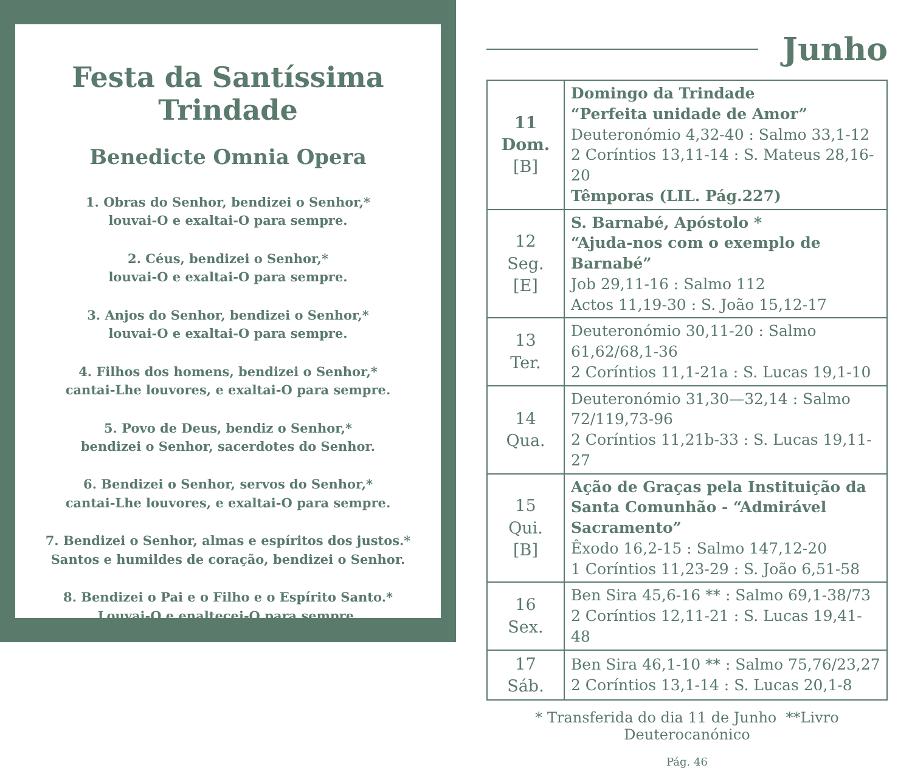Festa da Santíssima Trindade
Benedicte Omnia Opera
1. Obras do Senhor, bendizei o Senhor,*
louvai-O e exaltai-O para sempre.
2. Céus, bendizei o Senhor,*
louvai-O e exaltai-O para sempre.
3. Anjos do Senhor, bendizei o Senhor,*
louvai-O e exaltai-O para sempre.
4. Filhos dos homens, bendizei o Senhor,*
cantai-Lhe louvores, e exaltai-O para sempre.
5. Povo de Deus, bendiz o Senhor,*
bendizei o Senhor, sacerdotes do Senhor.
6. Bendizei o Senhor, servos do Senhor,*
cantai-Lhe louvores, e exaltai-O para sempre.
7. Bendizei o Senhor, almas e espíritos dos justos.*
Santos e humildes de coração, bendizei o Senhor.
8. Bendizei o Pai e o Filho e o Espírito Santo.*
Louvai-O e enaltecei-O para sempre.
Junho
| 11 Dom. [B] | Domingo da Trindade “Perfeita unidade de Amor” Deuteronómio 4,32-40 : Salmo 33,1-12 2 Coríntios 13,11-14 : S. Mateus 28,16-20 Têmporas (LIL. Pág.227) |
| 12 Seg. [E] | S. Barnabé, Apóstolo * “Ajuda-nos com o exemplo de Barnabé” Job 29,11-16 : Salmo 112 Actos 11,19-30 : S. João 15,12-17 |
| 13 Ter. | Deuteronómio 30,11-20 : Salmo 61,62/68,1-36 2 Coríntios 11,1-21a : S. Lucas 19,1-10 |
| 14 Qua. | Deuteronómio 31,30—32,14 : Salmo 72/119,73-96 2 Coríntios 11,21b-33 : S. Lucas 19,11-27 |
| 15 Qui. [B] | Ação de Graças pela Instituição da Santa Comunhão - “Admirável Sacramento” Êxodo 16,2-15 : Salmo 147,12-20 1 Coríntios 11,23-29 : S. João 6,51-58 |
| 16 Sex. | Ben Sira 45,6-16 ** : Salmo 69,1-38/73 2 Coríntios 12,11-21 : S. Lucas 19,41-48 |
| 17 Sáb. | Ben Sira 46,1-10 ** : Salmo 75,76/23,27 2 Coríntios 13,1-14 : S. Lucas 20,1-8 |
* Transferida do dia 11 de Junho **Livro Deuterocanónico
Pág. 46